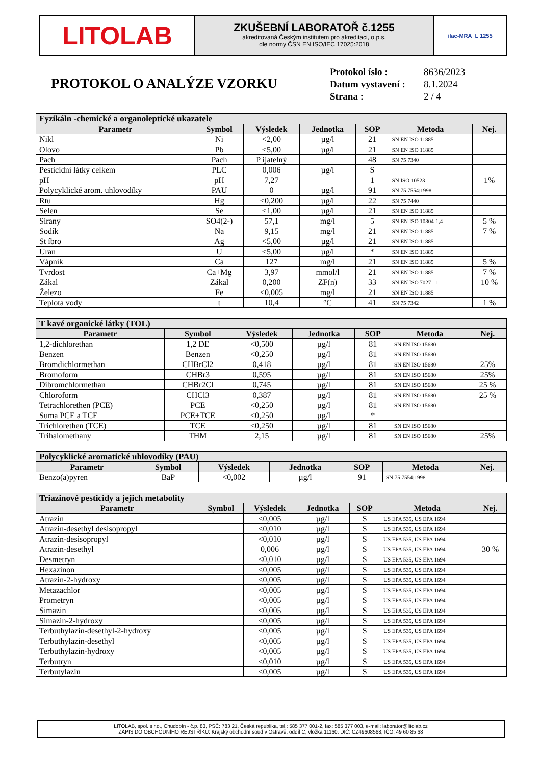LITOLAB
ZKUŠEBNÍ LABORATOŘ č.1255
akreditovaná Českým institutem pro akreditaci, o.p.s.
dle normy ČSN EN ISO/IEC 17025:2018
ilac-MRA L 1255
PROTOKOL O ANALÝZE VZORKU
| Protokol íslo : | 8636/2023 |
| Datum vystavení : | 8.1.2024 |
| Strana : | 2 / 4 |
| Fyzikáln -chemické a organoleptické ukazatele | | | | | | |
| --- | --- | --- | --- | --- | --- | --- |
| Parametr | Symbol | Výsledek | Jednotka | SOP | Metoda | Nej. |
| Nikl | Ni | <2,00 | µg/l | 21 | SN EN ISO 11885 | |
| Olovo | Pb | <5,00 | µg/l | 21 | SN EN ISO 11885 | |
| Pach | Pach | P ijatelný | | 48 | SN 75 7340 | |
| Pesticidní látky celkem | PLC | 0,006 | µg/l | S | | |
| pH | pH | 7,27 | | 1 | SN ISO 10523 | 1% |
| Polycyklické arom. uhlovodíky | PAU | 0 | µg/l | 91 | SN 75 7554:1998 | |
| Rtu | Hg | <0,200 | µg/l | 22 | SN 75 7440 | |
| Selen | Se | <1,00 | µg/l | 21 | SN EN ISO 11885 | |
| Sírany | SO4(2-) | 57,1 | mg/l | 5 | SN EN ISO 10304-1,4 | 5 % |
| Sodík | Na | 9,15 | mg/l | 21 | SN EN ISO 11885 | 7 % |
| St íbro | Ag | <5,00 | µg/l | 21 | SN EN ISO 11885 | |
| Uran | U | <5,00 | µg/l | * | SN EN ISO 11885 | |
| Vápník | Ca | 127 | mg/l | 21 | SN EN ISO 11885 | 5 % |
| Tvrdost | Ca+Mg | 3,97 | mmol/l | 21 | SN EN ISO 11885 | 7 % |
| Zákal | Zákal | 0,200 | ZF(n) | 33 | SN EN ISO 7027 - 1 | 10 % |
| Železo | Fe | <0,005 | mg/l | 21 | SN EN ISO 11885 | |
| Teplota vody | t | 10,4 | °C | 41 | SN 75 7342 | 1 % |
| T kavé organické látky (TOL) | | | | | | |
| --- | --- | --- | --- | --- | --- | --- |
| Parametr | Symbol | Výsledek | Jednotka | SOP | Metoda | Nej. |
| 1,2-dichlorethan | 1,2 DE | <0,500 | µg/l | 81 | SN EN ISO 15680 | |
| Benzen | Benzen | <0,250 | µg/l | 81 | SN EN ISO 15680 | |
| Bromdichlormethan | CHBrCl2 | 0,418 | µg/l | 81 | SN EN ISO 15680 | 25% |
| Bromoform | CHBr3 | 0,595 | µg/l | 81 | SN EN ISO 15680 | 25% |
| Dibromchlormethan | CHBr2Cl | 0,745 | µg/l | 81 | SN EN ISO 15680 | 25 % |
| Chloroform | CHCl3 | 0,387 | µg/l | 81 | SN EN ISO 15680 | 25 % |
| Tetrachlorethen (PCE) | PCE | <0,250 | µg/l | 81 | SN EN ISO 15680 | |
| Suma PCE a TCE | PCE+TCE | <0,250 | µg/l | * | | |
| Trichlorethen (TCE) | TCE | <0,250 | µg/l | 81 | SN EN ISO 15680 | |
| Trihalomethany | THM | 2,15 | µg/l | 81 | SN EN ISO 15680 | 25% |
| Polycyklické aromatické uhlovodíky (PAU) | | | | | | |
| --- | --- | --- | --- | --- | --- | --- |
| Parametr | Symbol | Výsledek | Jednotka | SOP | Metoda | Nej. |
| Benzo(a)pyren | BaP | <0,002 | µg/l | 91 | SN 75 7554:1998 | |
| Triazinové pesticidy a jejich metabolity | | | | | | |
| --- | --- | --- | --- | --- | --- | --- |
| Parametr | Symbol | Výsledek | Jednotka | SOP | Metoda | Nej. |
| Atrazin | | <0,005 | µg/l | S | US EPA 535, US EPA 1694 | |
| Atrazin-desethyl desisopropyl | | <0,010 | µg/l | S | US EPA 535, US EPA 1694 | |
| Atrazin-desisopropyl | | <0,010 | µg/l | S | US EPA 535, US EPA 1694 | |
| Atrazin-desethyl | | 0,006 | µg/l | S | US EPA 535, US EPA 1694 | 30 % |
| Desmetryn | | <0,010 | µg/l | S | US EPA 535, US EPA 1694 | |
| Hexazinon | | <0,005 | µg/l | S | US EPA 535, US EPA 1694 | |
| Atrazin-2-hydroxy | | <0,005 | µg/l | S | US EPA 535, US EPA 1694 | |
| Metazachlor | | <0,005 | µg/l | S | US EPA 535, US EPA 1694 | |
| Prometryn | | <0,005 | µg/l | S | US EPA 535, US EPA 1694 | |
| Simazin | | <0,005 | µg/l | S | US EPA 535, US EPA 1694 | |
| Simazin-2-hydroxy | | <0,005 | µg/l | S | US EPA 535, US EPA 1694 | |
| Terbuthylazin-desethyl-2-hydroxy | | <0,005 | µg/l | S | US EPA 535, US EPA 1694 | |
| Terbuthylazin-desethyl | | <0,005 | µg/l | S | US EPA 535, US EPA 1694 | |
| Terbuthylazin-hydroxy | | <0,005 | µg/l | S | US EPA 535, US EPA 1694 | |
| Terbutryn | | <0,010 | µg/l | S | US EPA 535, US EPA 1694 | |
| Terbutylazin | | <0,005 | µg/l | S | US EPA 535, US EPA 1694 | |
LITOLAB, spol. s r.o., Chudobín - č.p. 83, PSČ: 783 21, Česká republika, tel.: 585 377 001-2, fax: 585 377 003, e-mail: laborator@litolab.cz
ZÁPIS DO OBCHODNÍHO REJSTŘÍKU: Krajský obchodní soud v Ostravě, oddíl C, vložka 11160. DIČ: CZ49608568, IČO: 49 60 85 68